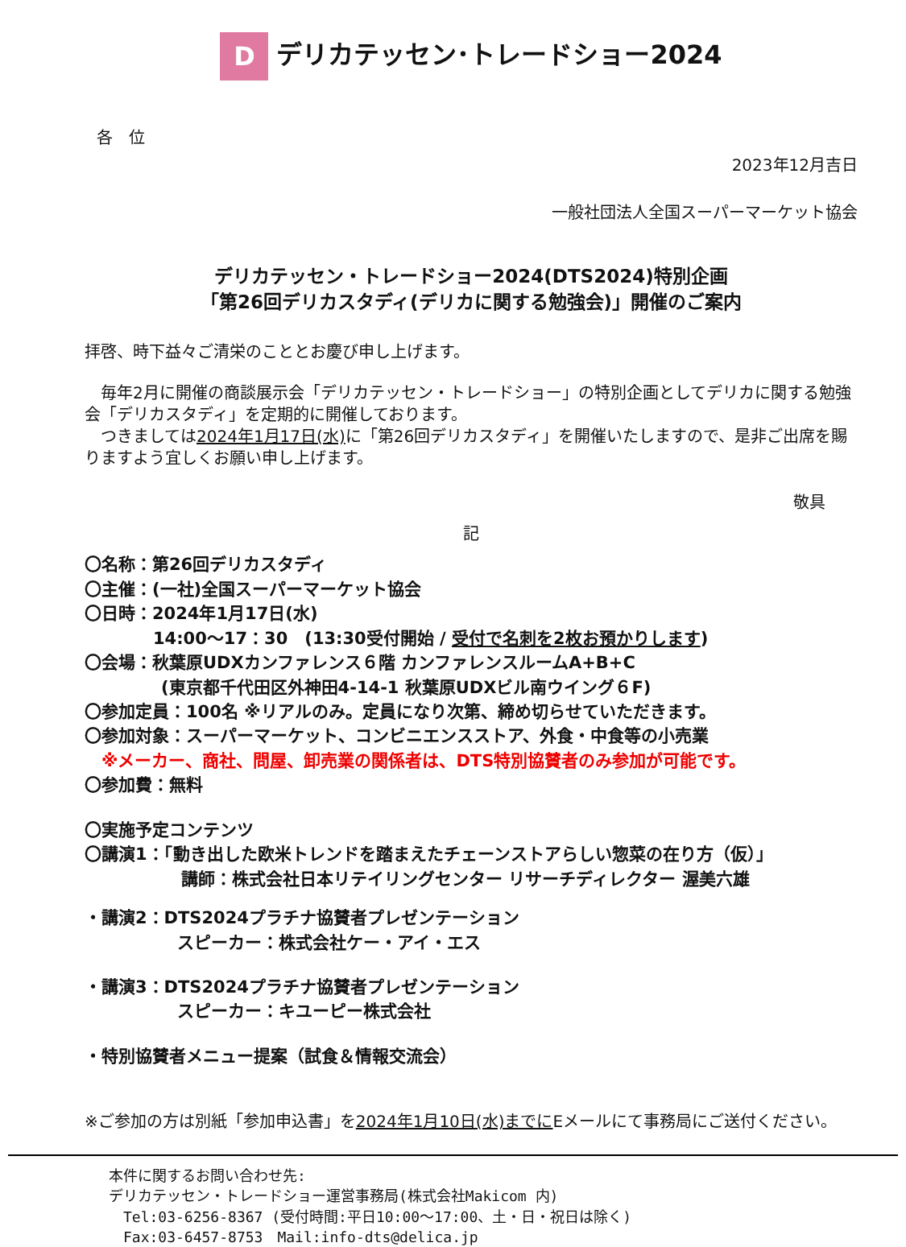Dデリカテッセン･トレードショー2024
各　位
2023年12月吉日
一般社団法人全国スーパーマーケット協会
デリカテッセン・トレードショー2024(DTS2024)特別企画
「第26回デリカスタディ(デリカに関する勉強会)」開催のご案内
拝啓、時下益々ご清栄のこととお慶び申し上げます。
　毎年2月に開催の商談展示会「デリカテッセン・トレードショー」の特別企画としてデリカに関する勉強会「デリカスタディ」を定期的に開催しております。
　つきましては2024年1月17日(水) に「第26回デリカスタディ」を開催いたしますので、是非ご出席を賜りますよう宜しくお願い申し上げます。
敬具
記
〇名称：第26回デリカスタディ
〇主催：(一社)全国スーパーマーケット協会
〇日時：2024年1月17日(水)
14:00～17：30　(13:30受付開始 / 受付で名刺を2枚お預かりします)
〇会場：秋葉原UDXカンファレンス６階 カンファレンスルームA+B+C
(東京都千代田区外神田4-14-1 秋葉原UDXビル南ウイング６F)
〇参加定員：100名 ※リアルのみ。定員になり次第、締め切らせていただきます。
〇参加対象：スーパーマーケット、コンビニエンスストア、外食・中食等の小売業
　※メーカー、商社、問屋、卸売業の関係者は、DTS特別協賛者のみ参加が可能です。
〇参加費：無料
〇実施予定コンテンツ
〇講演1：「動き出した欧米トレンドを踏まえたチェーンストアらしい惣菜の在り方（仮）」
講師：株式会社日本リテイリングセンター リサーチディレクター 渥美六雄
・講演2：DTS2024プラチナ協賛者プレゼンテーション
スピーカー：株式会社ケー・アイ・エス
・講演3：DTS2024プラチナ協賛者プレゼンテーション
スピーカー：キユーピー株式会社
・特別協賛者メニュー提案（試食＆情報交流会）
※ご参加の方は別紙「参加申込書」を2024年1月10日(水)までにEメールにて事務局にご送付ください。
本件に関するお問い合わせ先:
デリカテッセン・トレードショー運営事務局(株式会社Makicom 内)
　Tel:03-6256-8367 (受付時間:平日10:00～17:00、土・日・祝日は除く)
　Fax:03-6457-8753　Mail:info-dts@delica.jp